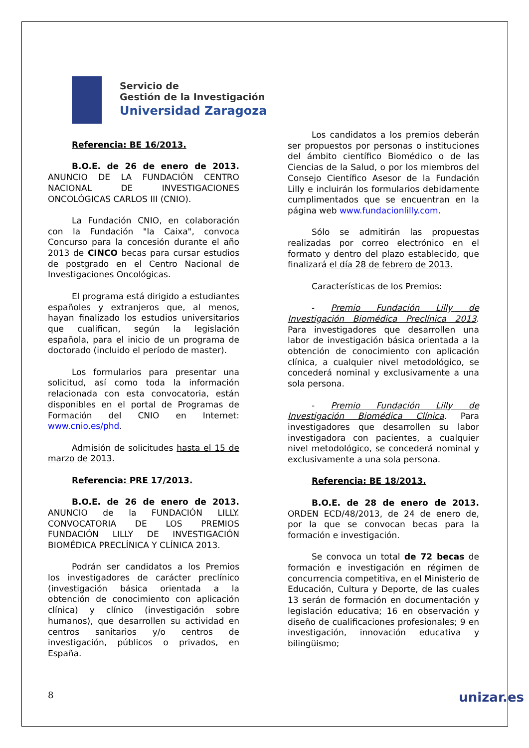Servicio de
Gestión de la Investigación
Universidad Zaragoza
Referencia: BE 16/2013.
B.O.E. de 26 de enero de 2013. ANUNCIO DE LA FUNDACIÓN CENTRO NACIONAL DE INVESTIGACIONES ONCOLÓGICAS CARLOS III (CNIO).
La Fundación CNIO, en colaboración con la Fundación "la Caixa", convoca Concurso para la concesión durante el año 2013 de CINCO becas para cursar estudios de postgrado en el Centro Nacional de Investigaciones Oncológicas.
El programa está dirigido a estudiantes españoles y extranjeros que, al menos, hayan finalizado los estudios universitarios que cualifican, según la legislación española, para el inicio de un programa de doctorado (incluido el período de master).
Los formularios para presentar una solicitud, así como toda la información relacionada con esta convocatoria, están disponibles en el portal de Programas de Formación del CNIO en Internet: www.cnio.es/phd.
Admisión de solicitudes hasta el 15 de marzo de 2013.
Referencia: PRE 17/2013.
B.O.E. de 26 de enero de 2013. ANUNCIO de la FUNDACIÓN LILLY. CONVOCATORIA DE LOS PREMIOS FUNDACIÓN LILLY DE INVESTIGACIÓN BIOMÉDICA PRECLÍNICA Y CLÍNICA 2013.
Podrán ser candidatos a los Premios los investigadores de carácter preclínico (investigación básica orientada a la obtención de conocimiento con aplicación clínica) y clínico (investigación sobre humanos), que desarrollen su actividad en centros sanitarios y/o centros de investigación, públicos o privados, en España.
Los candidatos a los premios deberán ser propuestos por personas o instituciones del ámbito científico Biomédico o de las Ciencias de la Salud, o por los miembros del Consejo Científico Asesor de la Fundación Lilly e incluirán los formularios debidamente cumplimentados que se encuentran en la página web www.fundacionlilly.com.
Sólo se admitirán las propuestas realizadas por correo electrónico en el formato y dentro del plazo establecido, que finalizará el día 28 de febrero de 2013.
Características de los Premios:
- Premio Fundación Lilly de Investigación Biomédica Preclínica 2013. Para investigadores que desarrollen una labor de investigación básica orientada a la obtención de conocimiento con aplicación clínica, a cualquier nivel metodológico, se concederá nominal y exclusivamente a una sola persona.
- Premio Fundación Lilly de Investigación Biomédica Clínica. Para investigadores que desarrollen su labor investigadora con pacientes, a cualquier nivel metodológico, se concederá nominal y exclusivamente a una sola persona.
Referencia: BE 18/2013.
B.O.E. de 28 de enero de 2013. ORDEN ECD/48/2013, de 24 de enero de, por la que se convocan becas para la formación e investigación.
Se convoca un total de 72 becas de formación e investigación en régimen de concurrencia competitiva, en el Ministerio de Educación, Cultura y Deporte, de las cuales 13 serán de formación en documentación y legislación educativa; 16 en observación y diseño de cualificaciones profesionales; 9 en investigación, innovación educativa y bilingüismo;
8 unizar.es